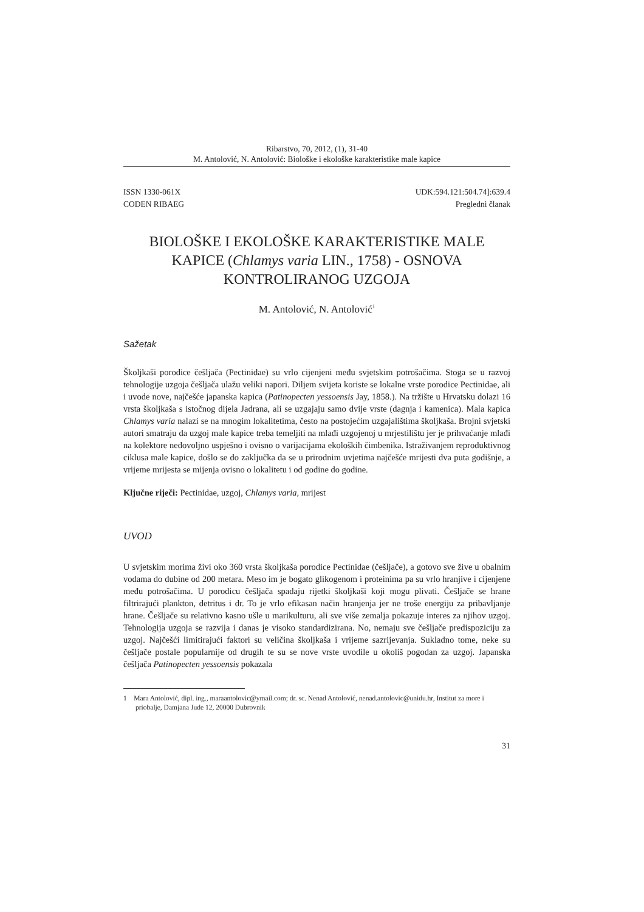Ribarstvo, 70, 2012, (1), 31-40
M. Antolović, N. Antolović: Biološke i ekološke karakteristike male kapice
ISSN 1330-061X
CODEN RIBAEG
UDK:594.121:504.74]:639.4
Pregledni članak
BIOLOŠKE I EKOLOŠKE KARAKTERISTIKE MALE KAPICE (Chlamys varia LIN., 1758) - OSNOVA KONTROLIRANOG UZGOJA
M. Antolović, N. Antolović<sup>1</sup>
Sažetak
Školjkaši porodice češljača (Pectinidae) su vrlo cijenjeni među svjetskim potrošačima. Stoga se u razvoj tehnologije uzgoja češljača ulažu veliki napori. Diljem svijeta koriste se lokalne vrste porodice Pectinidae, ali i uvode nove, najčešće japanska kapica (Patinopecten yessoensis Jay, 1858.). Na tržište u Hrvatsku dolazi 16 vrsta školjkaša s istočnog dijela Jadrana, ali se uzgajaju samo dvije vrste (dagnja i kamenica). Mala kapica Chlamys varia nalazi se na mnogim lokalitetima, često na postojećim uzgajalištima školjkaša. Brojni svjetski autori smatraju da uzgoj male kapice treba temeljiti na mlađi uzgojenoj u mrjestilištu jer je prihvaćanje mlađi na kolektore nedovoljno uspješno i ovisno o varijacijama ekoloških čimbenika. Istraživanjem reproduktivnog ciklusa male kapice, došlo se do zaključka da se u prirodnim uvjetima najčešće mrijesti dva puta godišnje, a vrijeme mrijesta se mijenja ovisno o lokalitetu i od godine do godine.
Ključne riječi: Pectinidae, uzgoj, Chlamys varia, mrijest
UVOD
U svjetskim morima živi oko 360 vrsta školjkaša porodice Pectinidae (češljače), a gotovo sve žive u obalnim vodama do dubine od 200 metara. Meso im je bogato glikogenom i proteinima pa su vrlo hranjive i cijenjene među potrošačima. U porodicu češljača spadaju rijetki školjkaši koji mogu plivati. Češljače se hrane filtrirajući plankton, detritus i dr. To je vrlo efikasan način hranjenja jer ne troše energiju za pribavljanje hrane. Češljače su relativno kasno ušle u marikulturu, ali sve više zemalja pokazuje interes za njihov uzgoj. Tehnologija uzgoja se razvija i danas je visoko standardizirana. No, nemaju sve češljače predispoziciju za uzgoj. Najčešći limitirajući faktori su veličina školjkaša i vrijeme sazrijevanja. Sukladno tome, neke su češljače postale popularnije od drugih te su se nove vrste uvodile u okoliš pogodan za uzgoj. Japanska češljača Patinopecten yessoensis pokazala
1 Mara Antolović, dipl. ing., maraantolovic@ymail.com; dr. sc. Nenad Antolović, nenad.antolovic@unidu.hr, Institut za more i priobalje, Damjana Jude 12, 20000 Dubrovnik
31